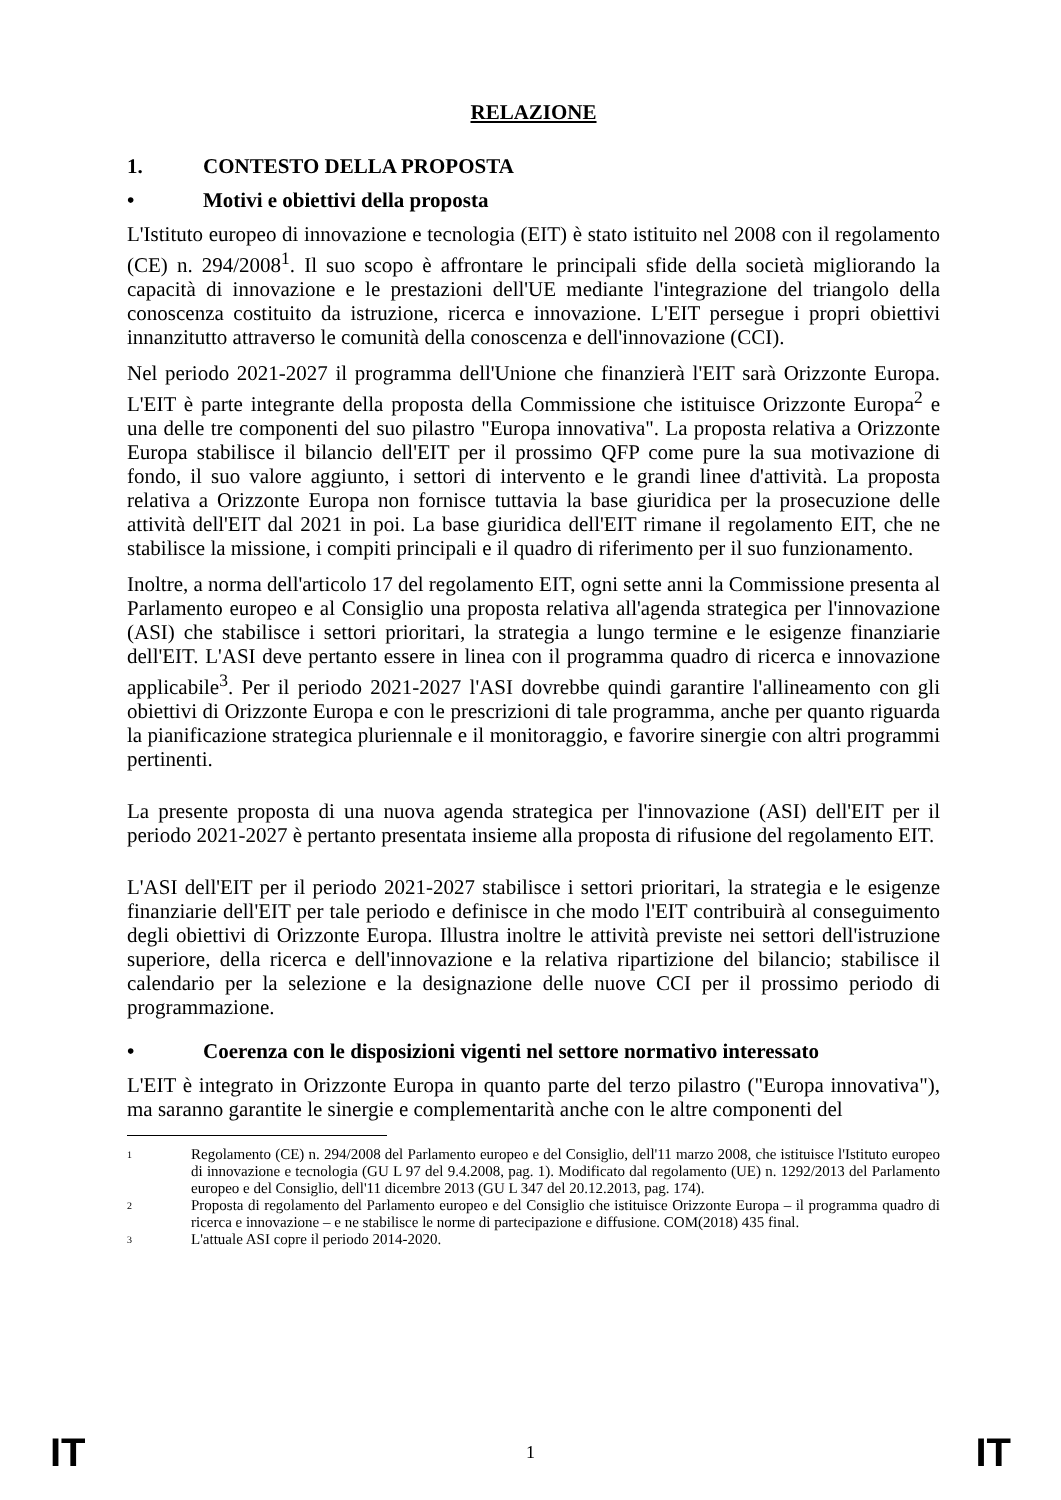RELAZIONE
1. CONTESTO DELLA PROPOSTA
• Motivi e obiettivi della proposta
L'Istituto europeo di innovazione e tecnologia (EIT) è stato istituito nel 2008 con il regolamento (CE) n. 294/2008<sup>1</sup>. Il suo scopo è affrontare le principali sfide della società migliorando la capacità di innovazione e le prestazioni dell'UE mediante l'integrazione del triangolo della conoscenza costituito da istruzione, ricerca e innovazione. L'EIT persegue i propri obiettivi innanzitutto attraverso le comunità della conoscenza e dell'innovazione (CCI).
Nel periodo 2021-2027 il programma dell'Unione che finanzierà l'EIT sarà Orizzonte Europa. L'EIT è parte integrante della proposta della Commissione che istituisce Orizzonte Europa<sup>2</sup> e una delle tre componenti del suo pilastro "Europa innovativa". La proposta relativa a Orizzonte Europa stabilisce il bilancio dell'EIT per il prossimo QFP come pure la sua motivazione di fondo, il suo valore aggiunto, i settori di intervento e le grandi linee d'attività. La proposta relativa a Orizzonte Europa non fornisce tuttavia la base giuridica per la prosecuzione delle attività dell'EIT dal 2021 in poi. La base giuridica dell'EIT rimane il regolamento EIT, che ne stabilisce la missione, i compiti principali e il quadro di riferimento per il suo funzionamento.
Inoltre, a norma dell'articolo 17 del regolamento EIT, ogni sette anni la Commissione presenta al Parlamento europeo e al Consiglio una proposta relativa all'agenda strategica per l'innovazione (ASI) che stabilisce i settori prioritari, la strategia a lungo termine e le esigenze finanziarie dell'EIT. L'ASI deve pertanto essere in linea con il programma quadro di ricerca e innovazione applicabile<sup>3</sup>. Per il periodo 2021-2027 l'ASI dovrebbe quindi garantire l'allineamento con gli obiettivi di Orizzonte Europa e con le prescrizioni di tale programma, anche per quanto riguarda la pianificazione strategica pluriennale e il monitoraggio, e favorire sinergie con altri programmi pertinenti.
La presente proposta di una nuova agenda strategica per l'innovazione (ASI) dell'EIT per il periodo 2021-2027 è pertanto presentata insieme alla proposta di rifusione del regolamento EIT.
L'ASI dell'EIT per il periodo 2021-2027 stabilisce i settori prioritari, la strategia e le esigenze finanziarie dell'EIT per tale periodo e definisce in che modo l'EIT contribuirà al conseguimento degli obiettivi di Orizzonte Europa. Illustra inoltre le attività previste nei settori dell'istruzione superiore, della ricerca e dell'innovazione e la relativa ripartizione del bilancio; stabilisce il calendario per la selezione e la designazione delle nuove CCI per il prossimo periodo di programmazione.
• Coerenza con le disposizioni vigenti nel settore normativo interessato
L'EIT è integrato in Orizzonte Europa in quanto parte del terzo pilastro ("Europa innovativa"), ma saranno garantite le sinergie e complementarità anche con le altre componenti del
<sup>1</sup> Regolamento (CE) n. 294/2008 del Parlamento europeo e del Consiglio, dell'11 marzo 2008, che istituisce l'Istituto europeo di innovazione e tecnologia (GU L 97 del 9.4.2008, pag. 1). Modificato dal regolamento (UE) n. 1292/2013 del Parlamento europeo e del Consiglio, dell'11 dicembre 2013 (GU L 347 del 20.12.2013, pag. 174).
<sup>2</sup> Proposta di regolamento del Parlamento europeo e del Consiglio che istituisce Orizzonte Europa – il programma quadro di ricerca e innovazione – e ne stabilisce le norme di partecipazione e diffusione. COM(2018) 435 final.
<sup>3</sup> L'attuale ASI copre il periodo 2014-2020.
IT 1 IT